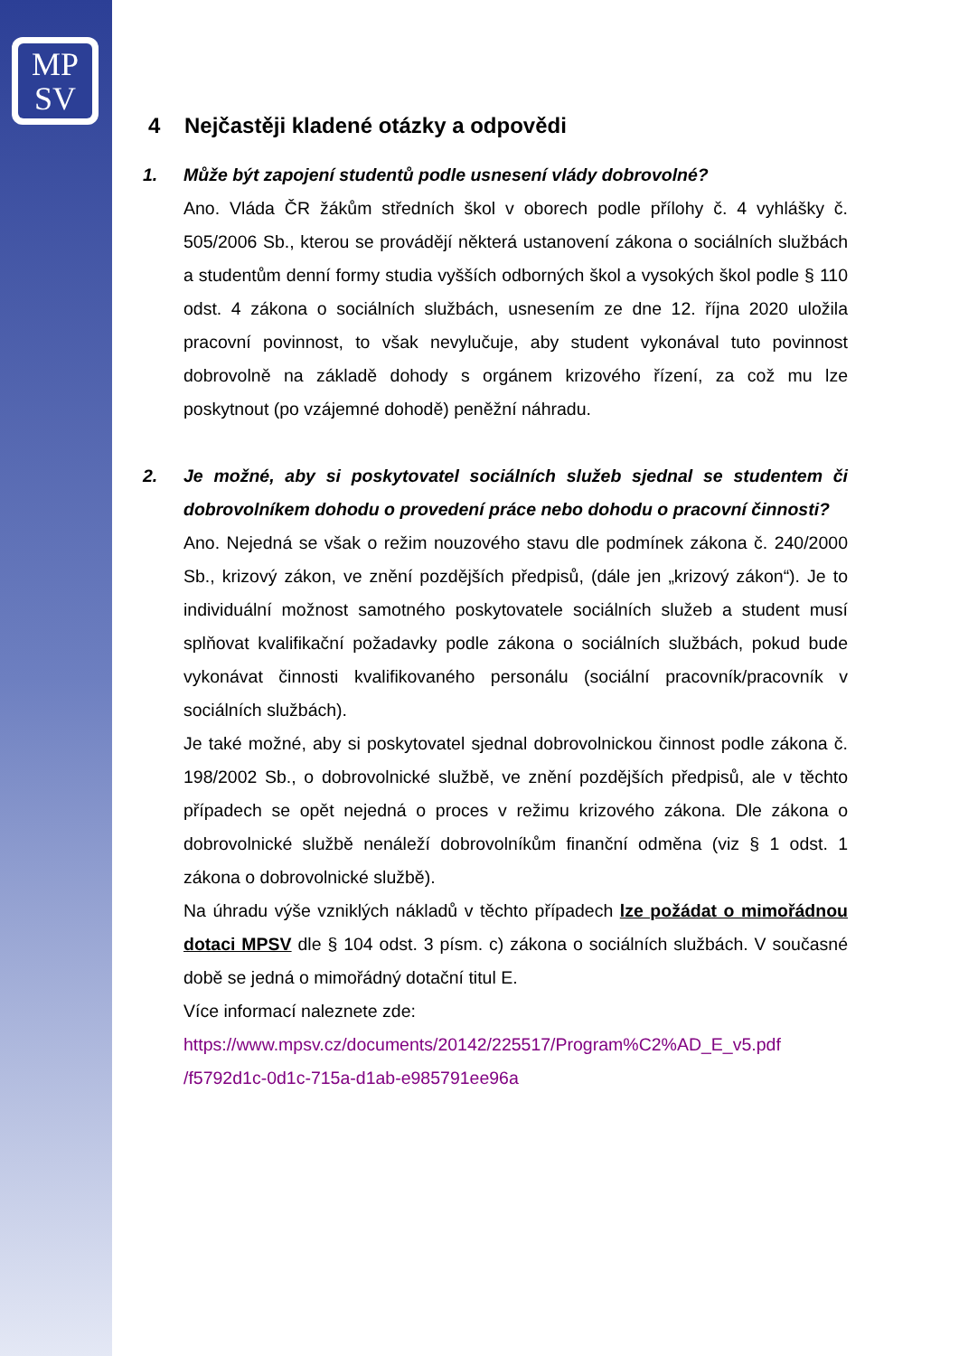MP
SV
4 Nejčastěji kladené otázky a odpovědi
1. Může být zapojení studentů podle usnesení vlády dobrovolné?
Ano. Vláda ČR žákům středních škol v oborech podle přílohy č. 4 vyhlášky č. 505/2006 Sb., kterou se provádějí některá ustanovení zákona o sociálních službách a studentům denní formy studia vyšších odborných škol a vysokých škol podle § 110 odst. 4 zákona o sociálních službách, usnesením ze dne 12. října 2020 uložila pracovní povinnost, to však nevylučuje, aby student vykonával tuto povinnost dobrovolně na základě dohody s orgánem krizového řízení, za což mu lze poskytnout (po vzájemné dohodě) peněžní náhradu.
2. Je možné, aby si poskytovatel sociálních služeb sjednal se studentem či dobrovolníkem dohodu o provedení práce nebo dohodu o pracovní činnosti?
Ano. Nejedná se však o režim nouzového stavu dle podmínek zákona č. 240/2000 Sb., krizový zákon, ve znění pozdějších předpisů, (dále jen „krizový zákon“). Je to individuální možnost samotného poskytovatele sociálních služeb a student musí splňovat kvalifikační požadavky podle zákona o sociálních službách, pokud bude vykonávat činnosti kvalifikovaného personálu (sociální pracovník/pracovník v sociálních službách).
Je také možné, aby si poskytovatel sjednal dobrovolnickou činnost podle zákona č. 198/2002 Sb., o dobrovolnické službě, ve znění pozdějších předpisů, ale v těchto případech se opět nejedná o proces v režimu krizového zákona. Dle zákona o dobrovolnické službě nenáleží dobrovolníkům finanční odměna (viz § 1 odst. 1 zákona o dobrovolnické službě).
Na úhradu výše vzniklých nákladů v těchto případech lze požádat o mimořádnou dotaci MPSV dle § 104 odst. 3 písm. c) zákona o sociálních službách. V současné době se jedná o mimořádný dotační titul E.
Více informací naleznete zde:
https://www.mpsv.cz/documents/20142/225517/Program%C2%AD_E_v5.pdf /f5792d1c-0d1c-715a-d1ab-e985791ee96a